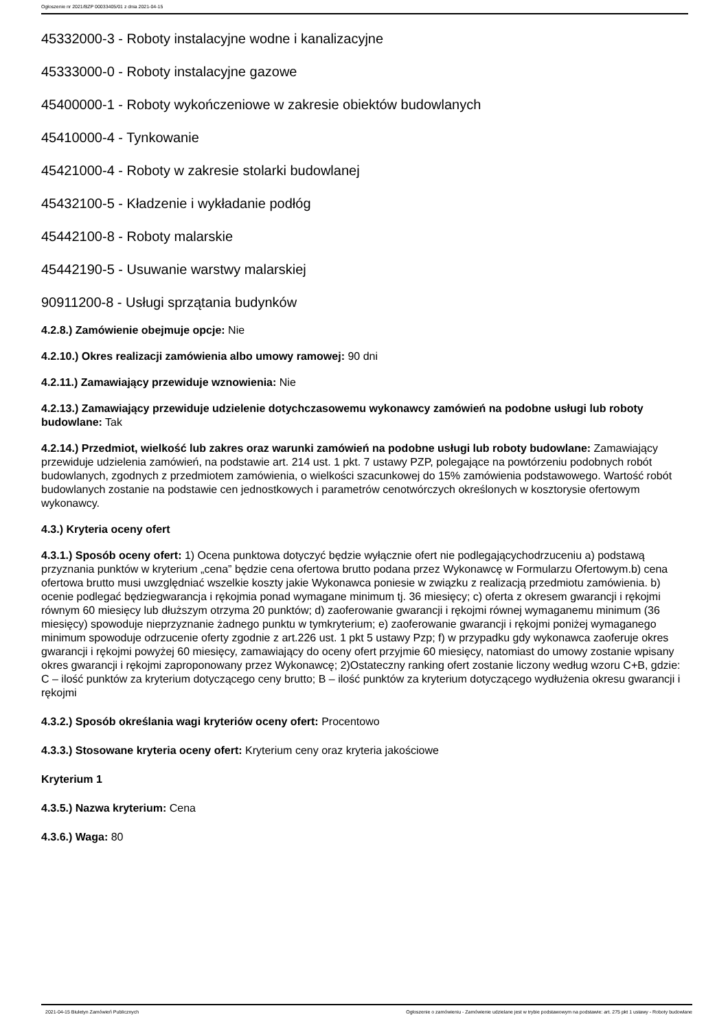Ogłoszenie nr 2021/BZP 00033405/01 z dnia 2021-04-15
45332000-3 - Roboty instalacyjne wodne i kanalizacyjne
45333000-0 - Roboty instalacyjne gazowe
45400000-1 - Roboty wykończeniowe w zakresie obiektów budowlanych
45410000-4 - Tynkowanie
45421000-4 - Roboty w zakresie stolarki budowlanej
45432100-5 - Kładzenie i wykładanie podłóg
45442100-8 - Roboty malarskie
45442190-5 - Usuwanie warstwy malarskiej
90911200-8 - Usługi sprzątania budynków
4.2.8.) Zamówienie obejmuje opcje: Nie
4.2.10.) Okres realizacji zamówienia albo umowy ramowej: 90 dni
4.2.11.) Zamawiający przewiduje wznowienia: Nie
4.2.13.) Zamawiający przewiduje udzielenie dotychczasowemu wykonawcy zamówień na podobne usługi lub roboty budowlane: Tak
4.2.14.) Przedmiot, wielkość lub zakres oraz warunki zamówień na podobne usługi lub roboty budowlane: Zamawiający przewiduje udzielenia zamówień, na podstawie art. 214 ust. 1 pkt. 7 ustawy PZP, polegające na powtórzeniu podobnych robót budowlanych, zgodnych z przedmiotem zamówienia, o wielkości szacunkowej do 15% zamówienia podstawowego. Wartość robót budowlanych zostanie na podstawie cen jednostkowych i parametrów cenotwórczych określonych w kosztorysie ofertowym wykonawcy.
4.3.) Kryteria oceny ofert
4.3.1.) Sposób oceny ofert: 1) Ocena punktowa dotyczyć będzie wyłącznie ofert nie podlegającychodrzuceniu a) podstawą przyznania punktów w kryterium „cena” będzie cena ofertowa brutto podana przez Wykonawcę w Formularzu Ofertowym.b) cena ofertowa brutto musi uwzględniać wszelkie koszty jakie Wykonawca poniesie w związku z realizacją przedmiotu zamówienia. b) ocenie podlegać będziegwarancja i rękojmia ponad wymagane minimum tj. 36 miesięcy; c) oferta z okresem gwarancji i rękojmi równym 60 miesięcy lub dłuższym otrzyma 20 punktów; d) zaoferowanie gwarancji i rękojmi równej wymaganemu minimum (36 miesięcy) spowoduje nieprzyznanie żadnego punktu w tymkryterium; e) zaoferowanie gwarancji i rękojmi poniżej wymaganego minimum spowoduje odrzucenie oferty zgodnie z art.226 ust. 1 pkt 5 ustawy Pzp; f) w przypadku gdy wykonawca zaoferuje okres gwarancji i rękojmi powyżej 60 miesięcy, zamawiający do oceny ofert przyjmie 60 miesięcy, natomiast do umowy zostanie wpisany okres gwarancji i rękojmi zaproponowany przez Wykonawcę; 2)Ostateczny ranking ofert zostanie liczony według wzoru C+B, gdzie: C – ilość punktów za kryterium dotyczącego ceny brutto; B – ilość punktów za kryterium dotyczącego wydłużenia okresu gwarancji i rękojmi
4.3.2.) Sposób określania wagi kryteriów oceny ofert: Procentowo
4.3.3.) Stosowane kryteria oceny ofert: Kryterium ceny oraz kryteria jakościowe
Kryterium 1
4.3.5.) Nazwa kryterium: Cena
4.3.6.) Waga: 80
2021-04-15 Biuletyn Zamówień Publicznych Ogłoszenie o zamówieniu - Zamówienie udzielane jest w trybie podstawowym na podstawie: art. 275 pkt 1 ustawy - Roboty budowlane